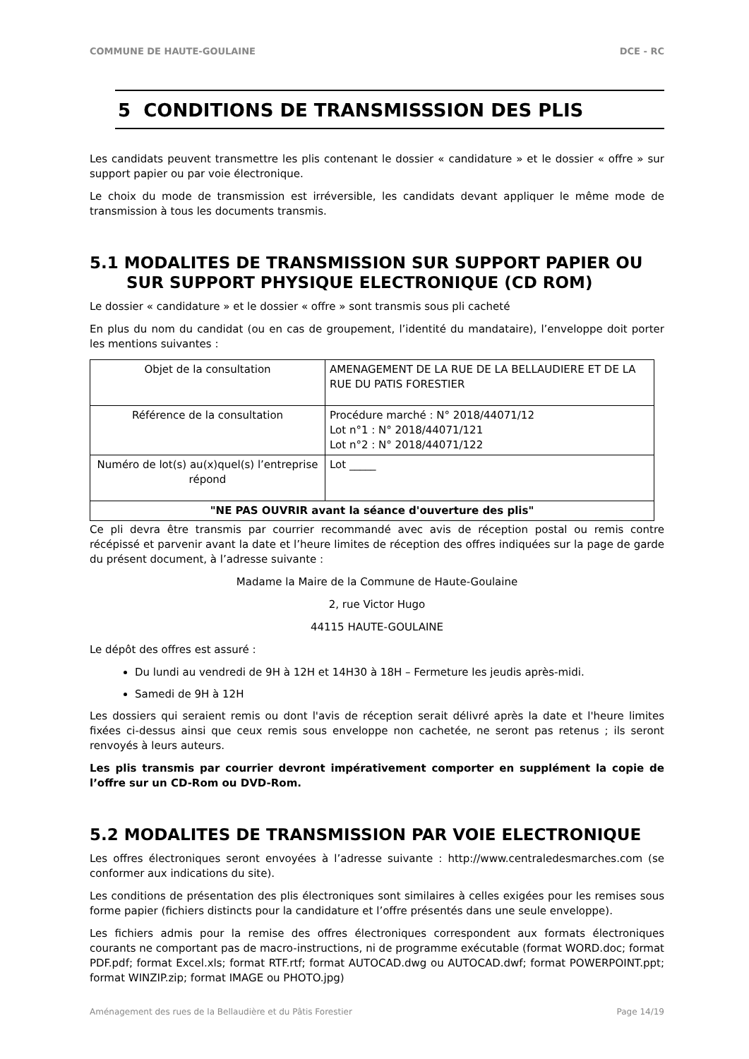COMMUNE DE HAUTE-GOULAINE DCE - RC
5 CONDITIONS DE TRANSMISSSION DES PLIS
Les candidats peuvent transmettre les plis contenant le dossier « candidature » et le dossier « offre » sur support papier ou par voie électronique.
Le choix du mode de transmission est irréversible, les candidats devant appliquer le même mode de transmission à tous les documents transmis.
5.1 MODALITES DE TRANSMISSION SUR SUPPORT PAPIER OU SUR SUPPORT PHYSIQUE ELECTRONIQUE (CD ROM)
Le dossier « candidature » et le dossier « offre » sont transmis sous pli cacheté
En plus du nom du candidat (ou en cas de groupement, l’identité du mandataire), l’enveloppe doit porter les mentions suivantes :
| Objet de la consultation | AMENAGEMENT DE LA RUE DE LA BELLAUDIERE ET DE LA RUE DU PATIS FORESTIER |
| Référence de la consultation | Procédure marché : N° 2018/44071/12 Lot n°1 : N° 2018/44071/121 Lot n°2 : N° 2018/44071/122 |
| Numéro de lot(s) au(x)quel(s) l’entreprise répond | Lot _____ |
| "NE PAS OUVRIR avant la séance d'ouverture des plis" | |
Ce pli devra être transmis par courrier recommandé avec avis de réception postal ou remis contre récépissé et parvenir avant la date et l’heure limites de réception des offres indiquées sur la page de garde du présent document, à l’adresse suivante :
Madame la Maire de la Commune de Haute-Goulaine
2, rue Victor Hugo
44115 HAUTE-GOULAINE
Le dépôt des offres est assuré :
Du lundi au vendredi de 9H à 12H et 14H30 à 18H – Fermeture les jeudis après-midi.
Samedi de 9H à 12H
Les dossiers qui seraient remis ou dont l'avis de réception serait délivré après la date et l'heure limites fixées ci-dessus ainsi que ceux remis sous enveloppe non cachetée, ne seront pas retenus ; ils seront renvoyés à leurs auteurs.
Les plis transmis par courrier devront impérativement comporter en supplément la copie de l’offre sur un CD-Rom ou DVD-Rom.
5.2 MODALITES DE TRANSMISSION PAR VOIE ELECTRONIQUE
Les offres électroniques seront envoyées à l’adresse suivante : http://www.centraledesmarches.com (se conformer aux indications du site).
Les conditions de présentation des plis électroniques sont similaires à celles exigées pour les remises sous forme papier (fichiers distincts pour la candidature et l’offre présentés dans une seule enveloppe).
Les fichiers admis pour la remise des offres électroniques correspondent aux formats électroniques courants ne comportant pas de macro-instructions, ni de programme exécutable (format WORD.doc; format PDF.pdf; format Excel.xls; format RTF.rtf; format AUTOCAD.dwg ou AUTOCAD.dwf; format POWERPOINT.ppt; format WINZIP.zip; format IMAGE ou PHOTO.jpg)
Aménagement des rues de la Bellaudière et du Pâtis Forestier Page 14/19